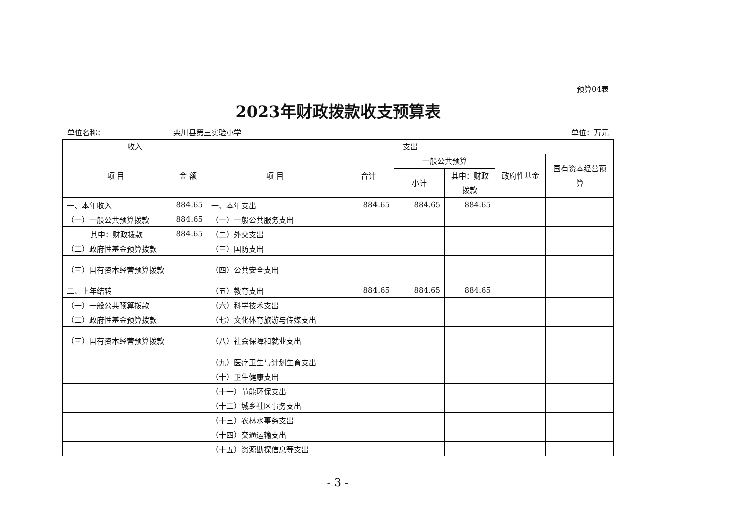预算04表
2023年财政拨款收支预算表
单位名称： 栾川县第三实验小学 单位：万元
| 收入 | | 支出 | | | | | |
| --- | --- | --- | --- | --- | --- | --- | --- |
| 项 目 | 金 额 | 项 目 | 合计 | 一般公共预算 | | 政府性基金 | 国有资本经营预算 |
| | | | | 小计 | 其中：财政拨款 | | |
| 一、本年收入 | 884.65 | 一、本年支出 | 884.65 | 884.65 | 884.65 | | |
| （一）一般公共预算拨款 | 884.65 | （一）一般公共服务支出 | | | | | |
| 其中：财政拨款 | 884.65 | （二）外交支出 | | | | | |
| （二）政府性基金预算拨款 | | （三）国防支出 | | | | | |
| （三）国有资本经营预算拨款 | | （四）公共安全支出 | | | | | |
| 二、上年结转 | | （五）教育支出 | 884.65 | 884.65 | 884.65 | | |
| （一）一般公共预算拨款 | | （六）科学技术支出 | | | | | |
| （二）政府性基金预算拨款 | | （七）文化体育旅游与传媒支出 | | | | | |
| （三）国有资本经营预算拨款 | | （八）社会保障和就业支出 | | | | | |
| | | （九）医疗卫生与计划生育支出 | | | | | |
| | | （十）卫生健康支出 | | | | | |
| | | （十一）节能环保支出 | | | | | |
| | | （十二）城乡社区事务支出 | | | | | |
| | | （十三）农林水事务支出 | | | | | |
| | | （十四）交通运输支出 | | | | | |
| | | （十五）资源勘探信息等支出 | | | | | |
- 3 -